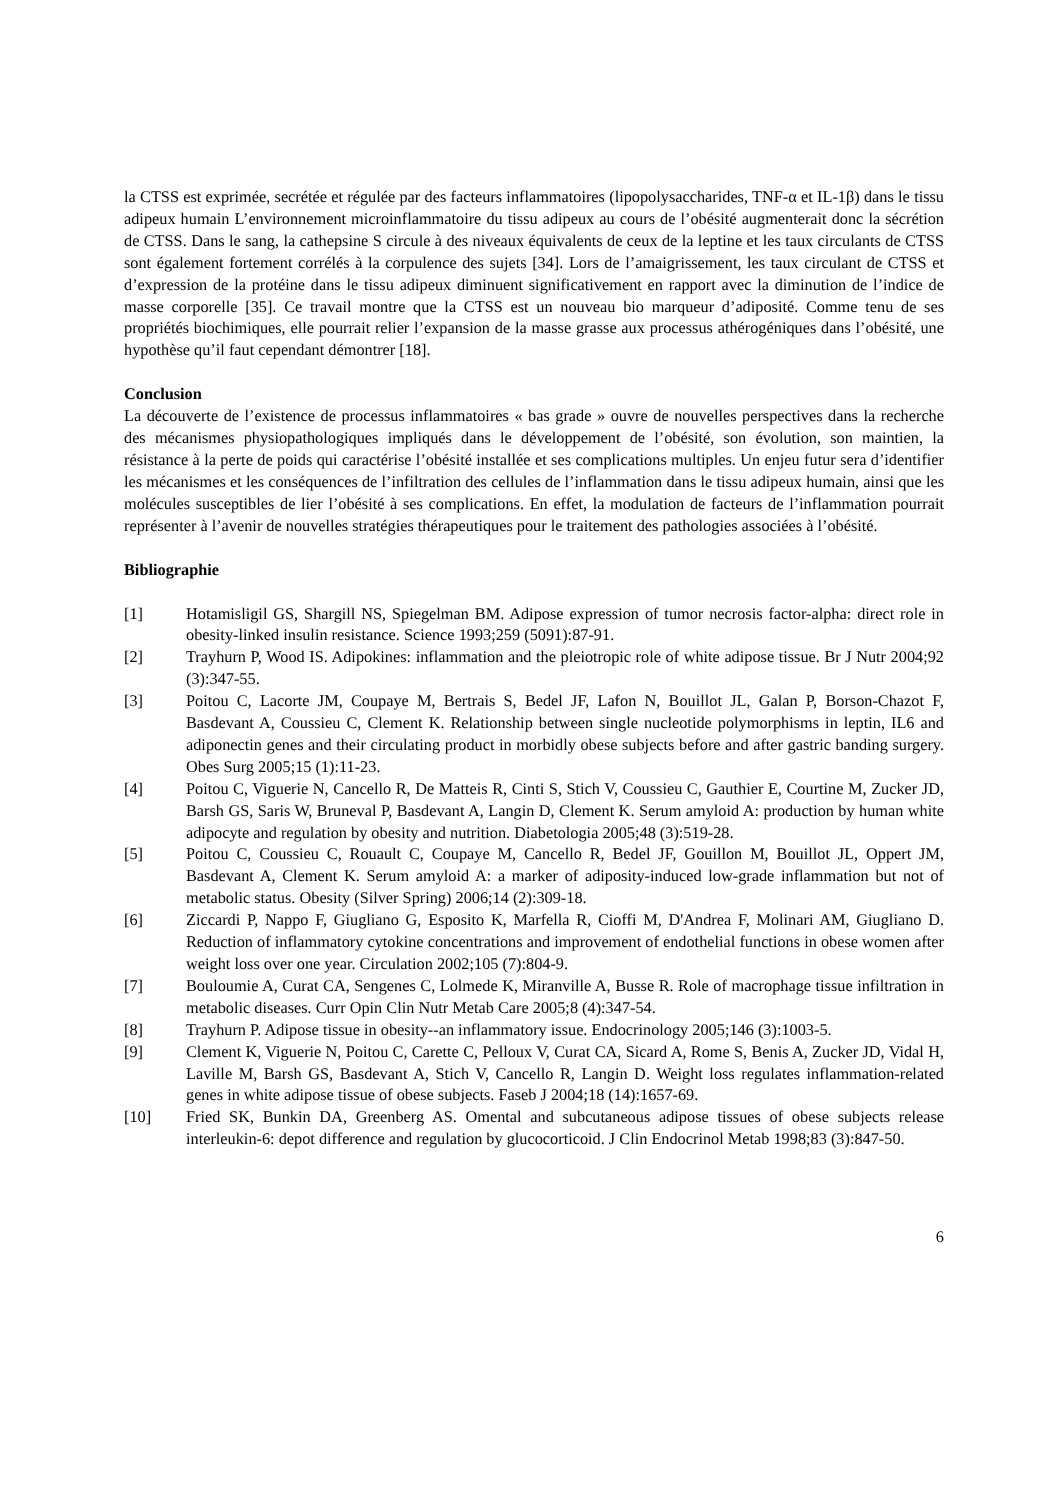la CTSS est exprimée, secrétée et régulée par des facteurs inflammatoires (lipopolysaccharides, TNF-α et IL-1β) dans le tissu adipeux humain L’environnement microinflammatoire du tissu adipeux au cours de l’obésité augmenterait donc la sécrétion de CTSS. Dans le sang, la cathepsine S circule à des niveaux équivalents de ceux de la leptine et les taux circulants de CTSS sont également fortement corrélés à la corpulence des sujets [34]. Lors de l’amaigrissement, les taux circulant de CTSS et d’expression de la protéine dans le tissu adipeux diminuent significativement en rapport avec la diminution de l’indice de masse corporelle [35]. Ce travail montre que la CTSS est un nouveau bio marqueur d’adiposité. Comme tenu de ses propriétés biochimiques, elle pourrait relier l’expansion de la masse grasse aux processus athérogéniques dans l’obésité, une hypothèse qu’il faut cependant démontrer [18].
Conclusion
La découverte de l’existence de processus inflammatoires « bas grade » ouvre de nouvelles perspectives dans la recherche des mécanismes physiopathologiques impliqués dans le développement de l’obésité, son évolution, son maintien, la résistance à la perte de poids qui caractérise l’obésité installée et ses complications multiples. Un enjeu futur sera d’identifier les mécanismes et les conséquences de l’infiltration des cellules de l’inflammation dans le tissu adipeux humain, ainsi que les molécules susceptibles de lier l’obésité à ses complications. En effet, la modulation de facteurs de l’inflammation pourrait représenter à l’avenir de nouvelles stratégies thérapeutiques pour le traitement des pathologies associées à l’obésité.
Bibliographie
[1] Hotamisligil GS, Shargill NS, Spiegelman BM. Adipose expression of tumor necrosis factor-alpha: direct role in obesity-linked insulin resistance. Science 1993;259 (5091):87-91.
[2] Trayhurn P, Wood IS. Adipokines: inflammation and the pleiotropic role of white adipose tissue. Br J Nutr 2004;92 (3):347-55.
[3] Poitou C, Lacorte JM, Coupaye M, Bertrais S, Bedel JF, Lafon N, Bouillot JL, Galan P, Borson-Chazot F, Basdevant A, Coussieu C, Clement K. Relationship between single nucleotide polymorphisms in leptin, IL6 and adiponectin genes and their circulating product in morbidly obese subjects before and after gastric banding surgery. Obes Surg 2005;15 (1):11-23.
[4] Poitou C, Viguerie N, Cancello R, De Matteis R, Cinti S, Stich V, Coussieu C, Gauthier E, Courtine M, Zucker JD, Barsh GS, Saris W, Bruneval P, Basdevant A, Langin D, Clement K. Serum amyloid A: production by human white adipocyte and regulation by obesity and nutrition. Diabetologia 2005;48 (3):519-28.
[5] Poitou C, Coussieu C, Rouault C, Coupaye M, Cancello R, Bedel JF, Gouillon M, Bouillot JL, Oppert JM, Basdevant A, Clement K. Serum amyloid A: a marker of adiposity-induced low-grade inflammation but not of metabolic status. Obesity (Silver Spring) 2006;14 (2):309-18.
[6] Ziccardi P, Nappo F, Giugliano G, Esposito K, Marfella R, Cioffi M, D'Andrea F, Molinari AM, Giugliano D. Reduction of inflammatory cytokine concentrations and improvement of endothelial functions in obese women after weight loss over one year. Circulation 2002;105 (7):804-9.
[7] Bouloumie A, Curat CA, Sengenes C, Lolmede K, Miranville A, Busse R. Role of macrophage tissue infiltration in metabolic diseases. Curr Opin Clin Nutr Metab Care 2005;8 (4):347-54.
[8] Trayhurn P. Adipose tissue in obesity--an inflammatory issue. Endocrinology 2005;146 (3):1003-5.
[9] Clement K, Viguerie N, Poitou C, Carette C, Pelloux V, Curat CA, Sicard A, Rome S, Benis A, Zucker JD, Vidal H, Laville M, Barsh GS, Basdevant A, Stich V, Cancello R, Langin D. Weight loss regulates inflammation-related genes in white adipose tissue of obese subjects. Faseb J 2004;18 (14):1657-69.
[10] Fried SK, Bunkin DA, Greenberg AS. Omental and subcutaneous adipose tissues of obese subjects release interleukin-6: depot difference and regulation by glucocorticoid. J Clin Endocrinol Metab 1998;83 (3):847-50.
6